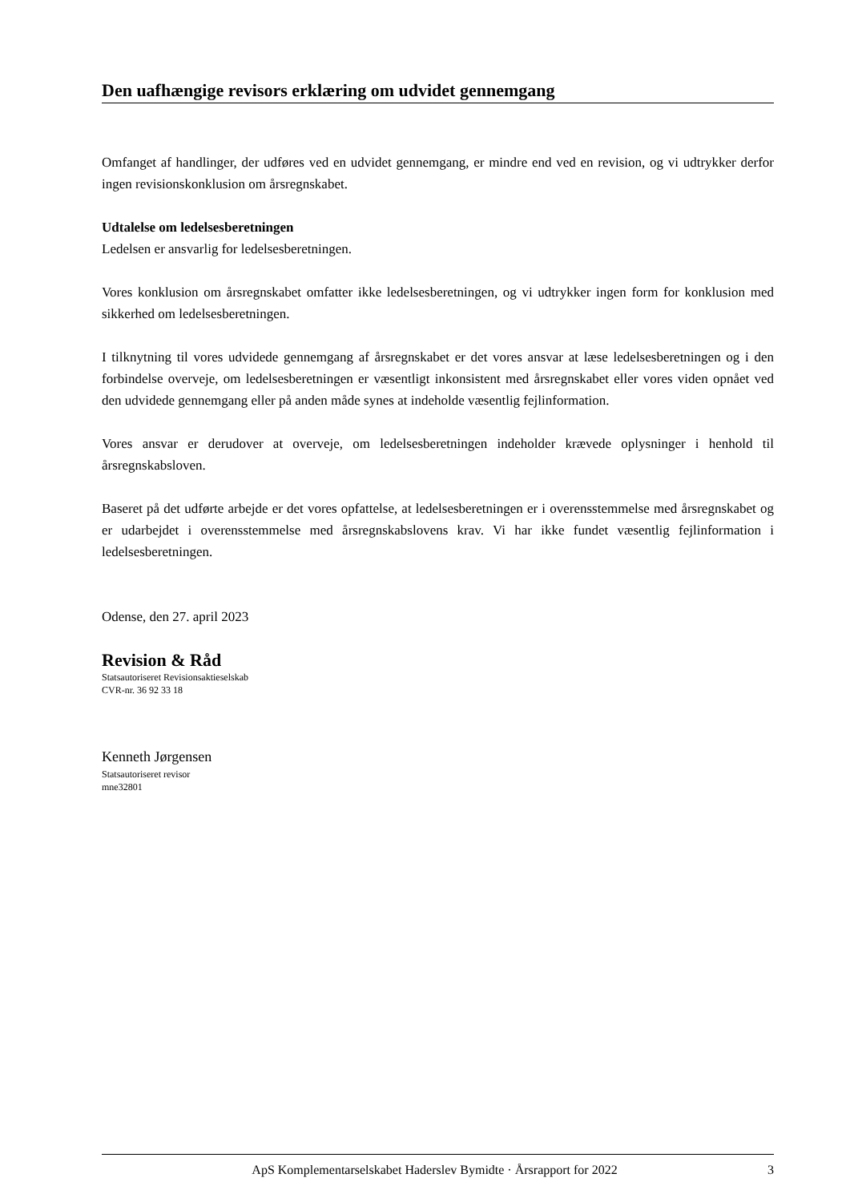Den uafhængige revisors erklæring om udvidet gennemgang
Omfanget af handlinger, der udføres ved en udvidet gennemgang, er mindre end ved en revision, og vi udtrykker derfor ingen revisionskonklusion om årsregnskabet.
Udtalelse om ledelsesberetningen
Ledelsen er ansvarlig for ledelsesberetningen.
Vores konklusion om årsregnskabet omfatter ikke ledelsesberetningen, og vi udtrykker ingen form for konklusion med sikkerhed om ledelsesberetningen.
I tilknytning til vores udvidede gennemgang af årsregnskabet er det vores ansvar at læse ledelsesberetningen og i den forbindelse overveje, om ledelsesberetningen er væsentligt inkonsistent med årsregnskabet eller vores viden opnået ved den udvidede gennemgang eller på anden måde synes at indeholde væsentlig fejlinformation.
Vores ansvar er derudover at overveje, om ledelsesberetningen indeholder krævede oplysninger i henhold til årsregnskabsloven.
Baseret på det udførte arbejde er det vores opfattelse, at ledelsesberetningen er i overensstemmelse med årsregnskabet og er udarbejdet i overensstemmelse med årsregnskabslovens krav. Vi har ikke fundet væsentlig fejlinformation i ledelsesberetningen.
Odense, den 27. april 2023
Revision & Råd
Statsautoriseret Revisionsaktieselskab
CVR-nr. 36 92 33 18
Kenneth Jørgensen
Statsautoriseret revisor
mne32801
ApS Komplementarselskabet Haderslev Bymidte · Årsrapport for 2022 3